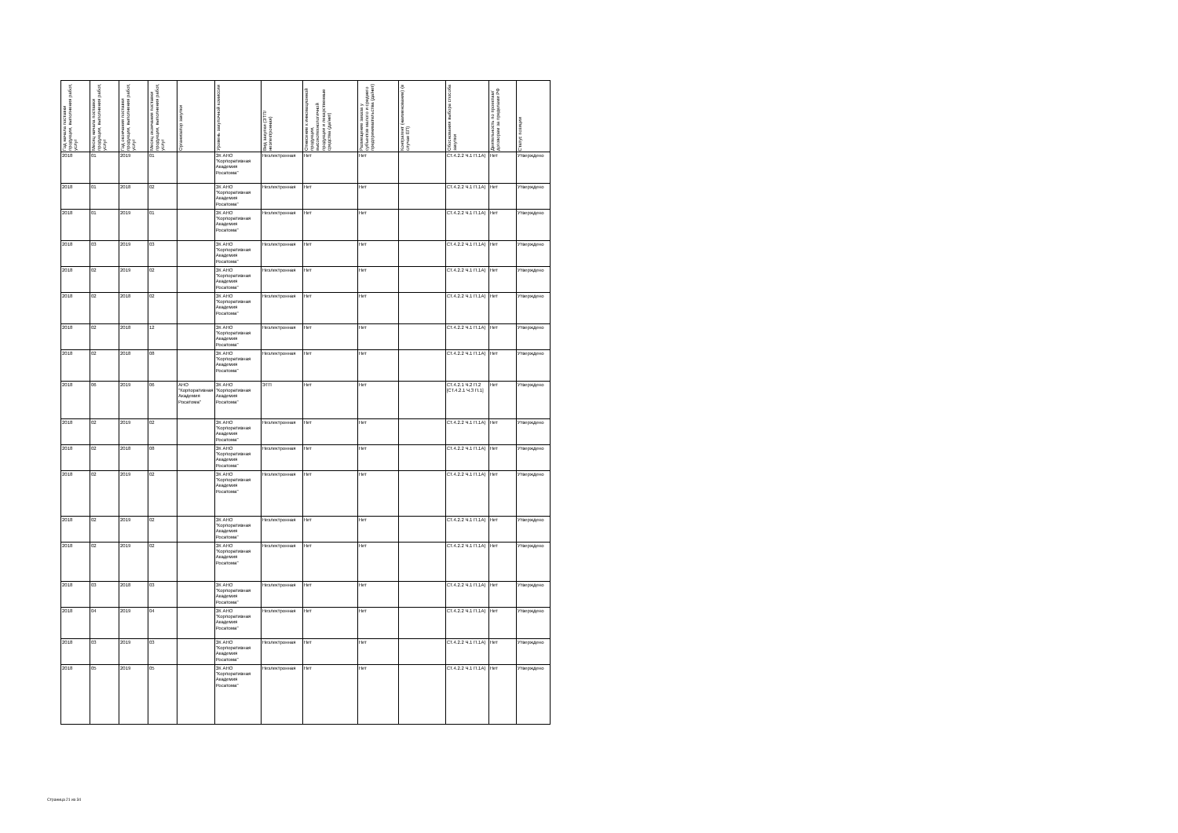| Год начала поставки продукции, выполнения работ, услуг | Месяц начала поставки продукции, выполнения работ, услуг | Год окончания поставки продукции, выполнения работ, услуг | Месяц окончания поставки продукции, выполнения работ, услуг | Организатор закупки | Уровень закупочной комиссии | Вид закупки (ЭТП/неэлектронная) | Отнесение к инновационной продукции, высокотехнологичной продукции и лекарственные средства (да/нет) | Размещение заказа у субъектов малого и среднего предпринимательства (да/нет) | Контрагент (наименование) (в случае ЕП) | Обоснования выбора способа закупки | Деятельность по проектам/договорам за пределами РФ | Статус позиции |
| --- | --- | --- | --- | --- | --- | --- | --- | --- | --- | --- | --- | --- |
| 2018 | 01 | 2019 | 01 | | ЗК АНО "Корпоративная Академия Росатома" | Неэлектронная | Нет | Нет | | СТ.4.2.2 Ч.1 П.1А) | Нет | Утверждено |
| 2018 | 01 | 2018 | 02 | | ЗК АНО "Корпоративная Академия Росатома" | Неэлектронная | Нет | Нет | | СТ.4.2.2 Ч.1 П.1А) | Нет | Утверждено |
| 2018 | 01 | 2019 | 01 | | ЗК АНО "Корпоративная Академия Росатома" | Неэлектронная | Нет | Нет | | СТ.4.2.2 Ч.1 П.1А) | Нет | Утверждено |
| 2018 | 03 | 2019 | 03 | | ЗК АНО "Корпоративная Академия Росатома" | Неэлектронная | Нет | Нет | | СТ.4.2.2 Ч.1 П.1А) | Нет | Утверждено |
| 2018 | 02 | 2019 | 02 | | ЗК АНО "Корпоративная Академия Росатома" | Неэлектронная | Нет | Нет | | СТ.4.2.2 Ч.1 П.1А) | Нет | Утверждено |
| 2018 | 02 | 2018 | 02 | | ЗК АНО "Корпоративная Академия Росатома" | Неэлектронная | Нет | Нет | | СТ.4.2.2 Ч.1 П.1А) | Нет | Утверждено |
| 2018 | 02 | 2018 | 12 | | ЗК АНО "Корпоративная Академия Росатома" | Неэлектронная | Нет | Нет | | СТ.4.2.2 Ч.1 П.1А) | Нет | Утверждено |
| 2018 | 02 | 2018 | 08 | | ЗК АНО "Корпоративная Академия Росатома" | Неэлектронная | Нет | Нет | | СТ.4.2.2 Ч.1 П.1А) | Нет | Утверждено |
| 2018 | 06 | 2019 | 06 | АНО "Корпоративная Академия Росатома" | ЗК АНО "Корпоративная Академия Росатома" | ЭТП | Нет | Нет | | СТ.4.2.1 Ч.2 П.2 [СТ.4.2.1 Ч.3 П.1] | Нет | Утверждено |
| 2018 | 02 | 2019 | 02 | | ЗК АНО "Корпоративная Академия Росатома" | Неэлектронная | Нет | Нет | | СТ.4.2.2 Ч.1 П.1А) | Нет | Утверждено |
| 2018 | 02 | 2018 | 08 | | ЗК АНО "Корпоративная Академия Росатома" | Неэлектронная | Нет | Нет | | СТ.4.2.2 Ч.1 П.1А) | Нет | Утверждено |
| 2018 | 02 | 2019 | 02 | | ЗК АНО "Корпоративная Академия Росатома" | Неэлектронная | Нет | Нет | | СТ.4.2.2 Ч.1 П.1А) | Нет | Утверждено |
| 2018 | 02 | 2019 | 02 | | ЗК АНО "Корпоративная Академия Росатома" | Неэлектронная | Нет | Нет | | СТ.4.2.2 Ч.1 П.1А) | Нет | Утверждено |
| 2018 | 02 | 2019 | 02 | | ЗК АНО "Корпоративная Академия Росатома" | Неэлектронная | Нет | Нет | | СТ.4.2.2 Ч.1 П.1А) | Нет | Утверждено |
| 2018 | 03 | 2018 | 03 | | ЗК АНО "Корпоративная Академия Росатома" | Неэлектронная | Нет | Нет | | СТ.4.2.2 Ч.1 П.1А) | Нет | Утверждено |
| 2018 | 04 | 2019 | 04 | | ЗК АНО "Корпоративная Академия Росатома" | Неэлектронная | Нет | Нет | | СТ.4.2.2 Ч.1 П.1А) | Нет | Утверждено |
| 2018 | 03 | 2019 | 03 | | ЗК АНО "Корпоративная Академия Росатома" | Неэлектронная | Нет | Нет | | СТ.4.2.2 Ч.1 П.1А) | Нет | Утверждено |
| 2018 | 05 | 2019 | 05 | | ЗК АНО "Корпоративная Академия Росатома" | Неэлектронная | Нет | Нет | | СТ.4.2.2 Ч.1 П.1А) | Нет | Утверждено |
Страница 21 из 34